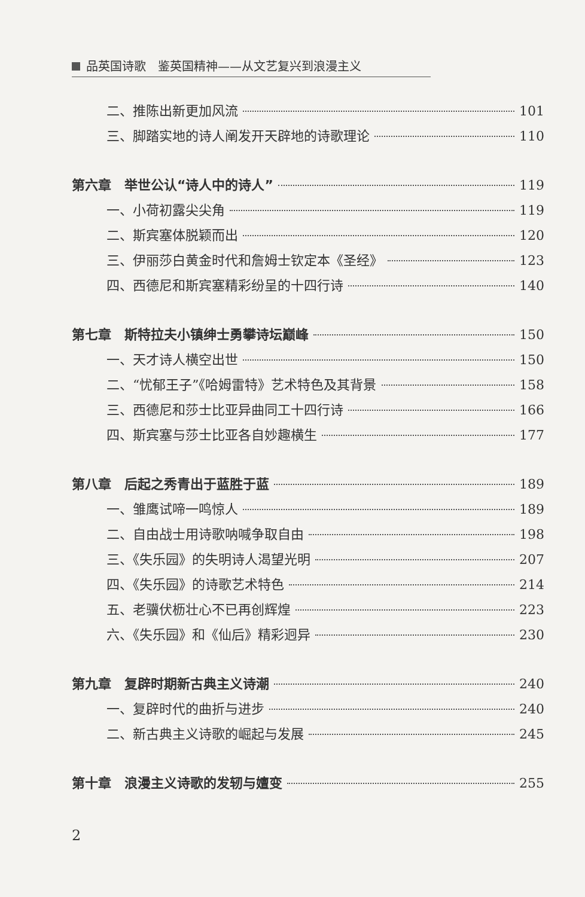品英国诗歌　鉴英国精神——从文艺复兴到浪漫主义
二、推陈出新更加风流 101
三、脚踏实地的诗人阐发开天辟地的诗歌理论 110
第六章　举世公认“诗人中的诗人” 119
一、小荷初露尖尖角 119
二、斯宾塞体脱颖而出 120
三、伊丽莎白黄金时代和詹姆士钦定本《圣经》 123
四、西德尼和斯宾塞精彩纷呈的十四行诗 140
第七章　斯特拉夫小镇绅士勇攀诗坛巅峰 150
一、天才诗人横空出世 150
二、“忧郁王子”《哈姆雷特》艺术特色及其背景 158
三、西德尼和莎士比亚异曲同工十四行诗 166
四、斯宾塞与莎士比亚各自妙趣横生 177
第八章　后起之秀青出于蓝胜于蓝 189
一、雏鹰试啼一鸣惊人 189
二、自由战士用诗歌呐喊争取自由 198
三、《失乐园》的失明诗人渴望光明 207
四、《失乐园》的诗歌艺术特色 214
五、老骥伏枥壮心不已再创辉煌 223
六、《失乐园》和《仙后》精彩迥异 230
第九章　复辟时期新古典主义诗潮 240
一、复辟时代的曲折与进步 240
二、新古典主义诗歌的崛起与发展 245
第十章　浪漫主义诗歌的发轫与嬗变 255
2